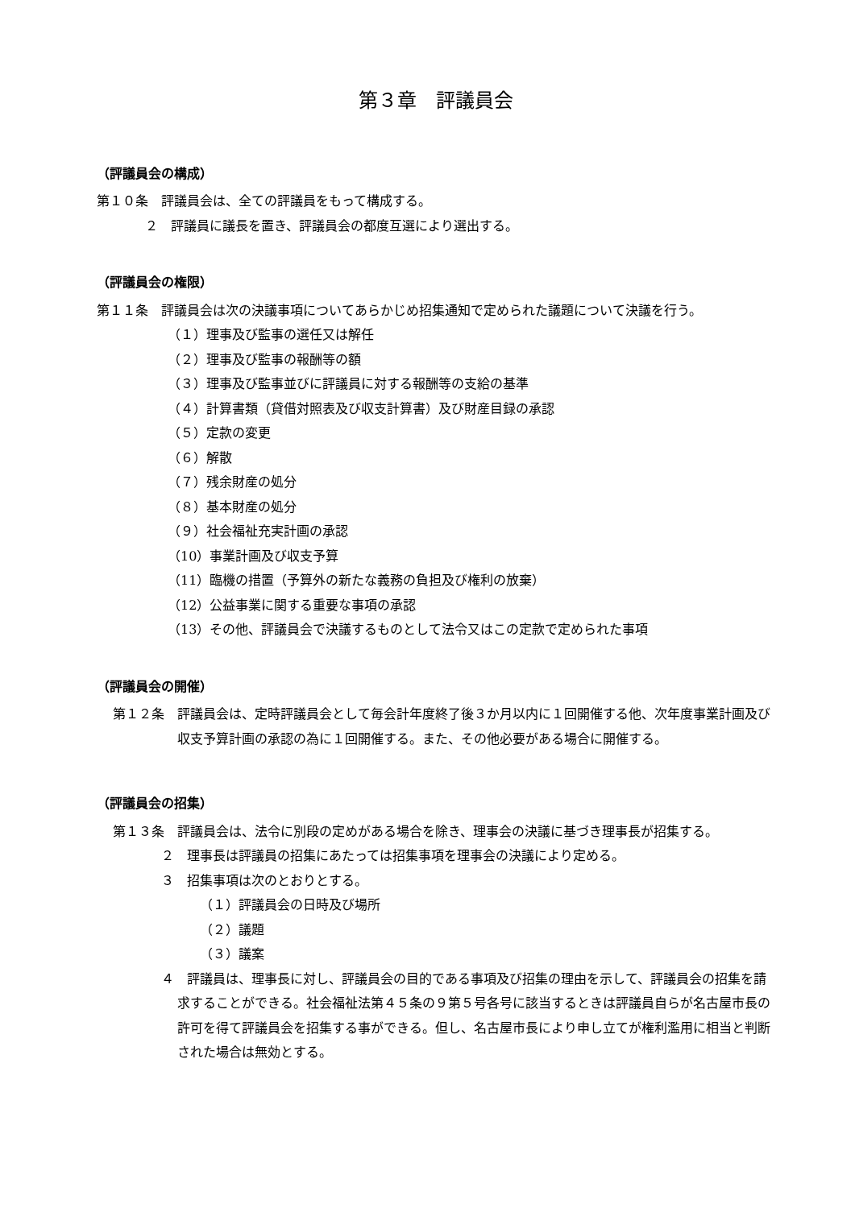第３章　評議員会
（評議員会の構成）
第１０条　評議員会は、全ての評議員をもって構成する。
２　評議員に議長を置き、評議員会の都度互選により選出する。
（評議員会の権限）
第１１条　評議員会は次の決議事項についてあらかじめ招集通知で定められた議題について決議を行う。
（１）理事及び監事の選任又は解任
（２）理事及び監事の報酬等の額
（３）理事及び監事並びに評議員に対する報酬等の支給の基準
（４）計算書類（貸借対照表及び収支計算書）及び財産目録の承認
（５）定款の変更
（６）解散
（７）残余財産の処分
（８）基本財産の処分
（９）社会福祉充実計画の承認
（10）事業計画及び収支予算
（11）臨機の措置（予算外の新たな義務の負担及び権利の放棄）
（12）公益事業に関する重要な事項の承認
（13）その他、評議員会で決議するものとして法令又はこの定款で定められた事項
（評議員会の開催）
第１２条　評議員会は、定時評議員会として毎会計年度終了後３か月以内に１回開催する他、次年度事業計画及び収支予算計画の承認の為に１回開催する。また、その他必要がある場合に開催する。
（評議員会の招集）
第１３条　評議員会は、法令に別段の定めがある場合を除き、理事会の決議に基づき理事長が招集する。
２　理事長は評議員の招集にあたっては招集事項を理事会の決議により定める。
３　招集事項は次のとおりとする。
（１）評議員会の日時及び場所
（２）議題
（３）議案
４　評議員は、理事長に対し、評議員会の目的である事項及び招集の理由を示して、評議員会の招集を請求することができる。社会福祉法第４５条の９第５号各号に該当するときは評議員自らが名古屋市長の許可を得て評議員会を招集する事ができる。但し、名古屋市長により申し立てが権利濫用に相当と判断された場合は無効とする。